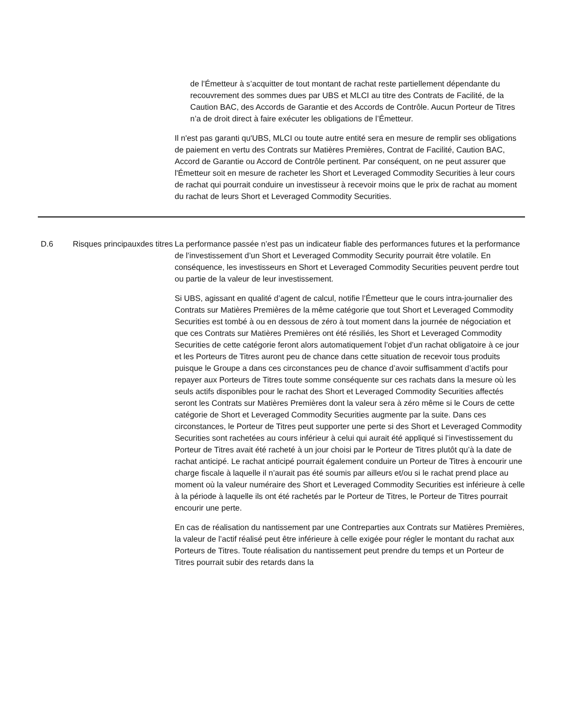de l’Émetteur à s’acquitter de tout montant de rachat reste partiellement dépendante du recouvrement des sommes dues par UBS et MLCI au titre des Contrats de Facilité, de la Caution BAC, des Accords de Garantie et des Accords de Contrôle. Aucun Porteur de Titres n’a de droit direct à faire exécuter les obligations de l’Émetteur.
Il n'est pas garanti qu'UBS, MLCI ou toute autre entité sera en mesure de remplir ses obligations de paiement en vertu des Contrats sur Matières Premières, Contrat de Facilité, Caution BAC, Accord de Garantie ou Accord de Contrôle pertinent. Par conséquent, on ne peut assurer que l'Émetteur soit en mesure de racheter les Short et Leveraged Commodity Securities à leur cours de rachat qui pourrait conduire un investisseur à recevoir moins que le prix de rachat au moment du rachat de leurs Short et Leveraged Commodity Securities.
| D.6 | Risques principauxdes titres | La performance passée n’est pas un indicateur fiable des performances futures et la performance de l’investissement d’un Short et Leveraged Commodity Security pourrait être volatile. En conséquence, les investisseurs en Short et Leveraged Commodity Securities peuvent perdre tout ou partie de la valeur de leur investissement. Si UBS, agissant en qualité d’agent de calcul, notifie l’Émetteur que le cours intra-journalier des Contrats sur Matières Premières de la même catégorie que tout Short et Leveraged Commodity Securities est tombé à ou en dessous de zéro à tout moment dans la journée de négociation et que ces Contrats sur Matières Premières ont été résiliés, les Short et Leveraged Commodity Securities de cette catégorie feront alors automatiquement l’objet d’un rachat obligatoire à ce jour et les Porteurs de Titres auront peu de chance dans cette situation de recevoir tous produits puisque le Groupe a dans ces circonstances peu de chance d’avoir suffisamment d’actifs pour repayer aux Porteurs de Titres toute somme conséquente sur ces rachats dans la mesure où les seuls actifs disponibles pour le rachat des Short et Leveraged Commodity Securities affectés seront les Contrats sur Matières Premières dont la valeur sera à zéro même si le Cours de cette catégorie de Short et Leveraged Commodity Securities augmente par la suite. Dans ces circonstances, le Porteur de Titres peut supporter une perte si des Short et Leveraged Commodity Securities sont rachetées au cours inférieur à celui qui aurait été appliqué si l’investissement du Porteur de Titres avait été racheté à un jour choisi par le Porteur de Titres plutôt qu’à la date de rachat anticipé. Le rachat anticipé pourrait également conduire un Porteur de Titres à encourir une charge fiscale à laquelle il n’aurait pas été soumis par ailleurs et/ou si le rachat prend place au moment où la valeur numéraire des Short et Leveraged Commodity Securities est inférieure à celle à la période à laquelle ils ont été rachetés par le Porteur de Titres, le Porteur de Titres pourrait encourir une perte. En cas de réalisation du nantissement par une Contreparties aux Contrats sur Matières Premières, la valeur de l’actif réalisé peut être inférieure à celle exigée pour régler le montant du rachat aux Porteurs de Titres. Toute réalisation du nantissement peut prendre du temps et un Porteur de Titres pourrait subir des retards dans la |